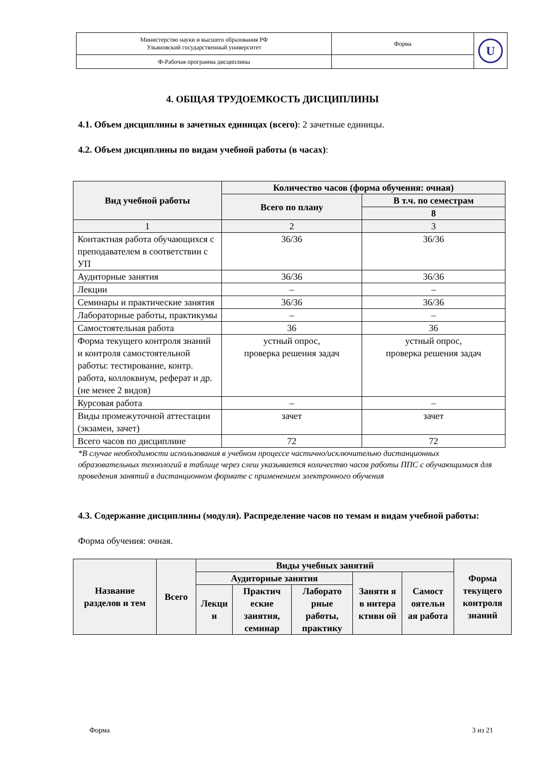| Министерство науки и высшего образования РФ Ульяновский государственный университет | Форма | U |
| Ф-Рабочая программа дисциплины | | |
4. ОБЩАЯ ТРУДОЕМКОСТЬ ДИСЦИПЛИНЫ
4.1. Объем дисциплины в зачетных единицах (всего): 2 зачетные единицы.
4.2. Объем дисциплины по видам учебной работы (в часах):
| Вид учебной работы | Количество часов (форма обучения: очная) | |
| --- | --- | --- |
| | Всего по плану | В т.ч. по семестрам |
| | | 8 |
| 1 | 2 | 3 |
| Контактная работа обучающихся с преподавателем в соответствии с УП | 36/36 | 36/36 |
| Аудиторные занятия | 36/36 | 36/36 |
| Лекции | – | – |
| Семинары и практические занятия | 36/36 | 36/36 |
| Лабораторные работы, практикумы | – | – |
| Самостоятельная работа | 36 | 36 |
| Форма текущего контроля знаний и контроля самостоятельной работы: тестирование, контр. работа, коллоквиум, реферат и др. (не менее 2 видов) | устный опрос, проверка решения задач | устный опрос, проверка решения задач |
| Курсовая работа | – | – |
| Виды промежуточной аттестации (экзамен, зачет) | зачет | зачет |
| Всего часов по дисциплине | 72 | 72 |
*В случае необходимости использования в учебном процессе частично/исключительно дистанционных образовательных технологий в таблице через слеш указывается количество часов работы ППС с обучающимися для проведения занятий в дистанционном формате с применением электронного обучения
4.3. Содержание дисциплины (модуля). Распределение часов по темам и видам учебной работы:
Форма обучения: очная.
| Название разделов и тем | Всего | Виды учебных занятий | | | | | Форма текущего контроля знаний |
| --- | --- | --- | --- | --- | --- | --- | --- |
| | | Аудиторные занятия | | | Заняти я в интера ктивн ой | Самост оятельн ая работа | |
| | | Лекци и | Практич еские занятия, семинар | Лаборато рные работы, практику | | | |
Форма 3 из 21